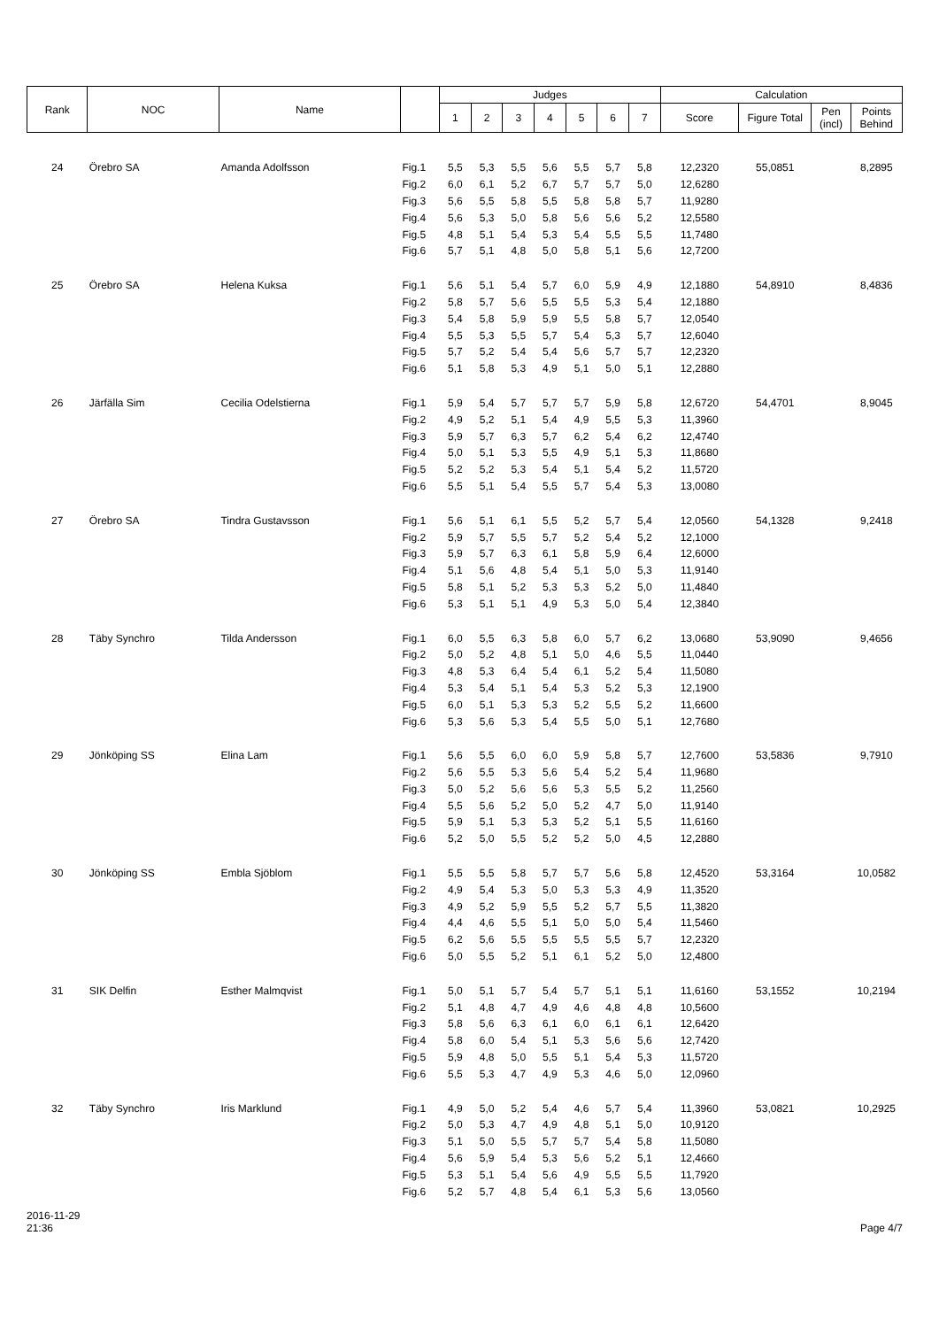| Rank | NOC | Name | | Judges | | | | | | | Calculation | | | |
| --- | --- | --- | --- | --- | --- | --- | --- | --- | --- | --- | --- | --- | --- | --- |
| | | | | 1 | 2 | 3 | 4 | 5 | 6 | 7 | Score | Figure Total | Pen (incl) | Points Behind |
| 24 | Örebro SA | Amanda Adolfsson | Fig.1 | 5,5 | 5,3 | 5,5 | 5,6 | 5,5 | 5,7 | 5,8 | 12,2320 | 55,0851 | | 8,2895 |
| | | | Fig.2 | 6,0 | 6,1 | 5,2 | 6,7 | 5,7 | 5,7 | 5,0 | 12,6280 | | | |
| | | | Fig.3 | 5,6 | 5,5 | 5,8 | 5,5 | 5,8 | 5,8 | 5,7 | 11,9280 | | | |
| | | | Fig.4 | 5,6 | 5,3 | 5,0 | 5,8 | 5,6 | 5,6 | 5,2 | 12,5580 | | | |
| | | | Fig.5 | 4,8 | 5,1 | 5,4 | 5,3 | 5,4 | 5,5 | 5,5 | 11,7480 | | | |
| | | | Fig.6 | 5,7 | 5,1 | 4,8 | 5,0 | 5,8 | 5,1 | 5,6 | 12,7200 | | | |
| 25 | Örebro SA | Helena Kuksa | Fig.1 | 5,6 | 5,1 | 5,4 | 5,7 | 6,0 | 5,9 | 4,9 | 12,1880 | 54,8910 | | 8,4836 |
| | | | Fig.2 | 5,8 | 5,7 | 5,6 | 5,5 | 5,5 | 5,3 | 5,4 | 12,1880 | | | |
| | | | Fig.3 | 5,4 | 5,8 | 5,9 | 5,9 | 5,5 | 5,8 | 5,7 | 12,0540 | | | |
| | | | Fig.4 | 5,5 | 5,3 | 5,5 | 5,7 | 5,4 | 5,3 | 5,7 | 12,6040 | | | |
| | | | Fig.5 | 5,7 | 5,2 | 5,4 | 5,4 | 5,6 | 5,7 | 5,7 | 12,2320 | | | |
| | | | Fig.6 | 5,1 | 5,8 | 5,3 | 4,9 | 5,1 | 5,0 | 5,1 | 12,2880 | | | |
| 26 | Järfälla Sim | Cecilia Odelstierna | Fig.1 | 5,9 | 5,4 | 5,7 | 5,7 | 5,7 | 5,9 | 5,8 | 12,6720 | 54,4701 | | 8,9045 |
| | | | Fig.2 | 4,9 | 5,2 | 5,1 | 5,4 | 4,9 | 5,5 | 5,3 | 11,3960 | | | |
| | | | Fig.3 | 5,9 | 5,7 | 6,3 | 5,7 | 6,2 | 5,4 | 6,2 | 12,4740 | | | |
| | | | Fig.4 | 5,0 | 5,1 | 5,3 | 5,5 | 4,9 | 5,1 | 5,3 | 11,8680 | | | |
| | | | Fig.5 | 5,2 | 5,2 | 5,3 | 5,4 | 5,1 | 5,4 | 5,2 | 11,5720 | | | |
| | | | Fig.6 | 5,5 | 5,1 | 5,4 | 5,5 | 5,7 | 5,4 | 5,3 | 13,0080 | | | |
| 27 | Örebro SA | Tindra Gustavsson | Fig.1 | 5,6 | 5,1 | 6,1 | 5,5 | 5,2 | 5,7 | 5,4 | 12,0560 | 54,1328 | | 9,2418 |
| | | | Fig.2 | 5,9 | 5,7 | 5,5 | 5,7 | 5,2 | 5,4 | 5,2 | 12,1000 | | | |
| | | | Fig.3 | 5,9 | 5,7 | 6,3 | 6,1 | 5,8 | 5,9 | 6,4 | 12,6000 | | | |
| | | | Fig.4 | 5,1 | 5,6 | 4,8 | 5,4 | 5,1 | 5,0 | 5,3 | 11,9140 | | | |
| | | | Fig.5 | 5,8 | 5,1 | 5,2 | 5,3 | 5,3 | 5,2 | 5,0 | 11,4840 | | | |
| | | | Fig.6 | 5,3 | 5,1 | 5,1 | 4,9 | 5,3 | 5,0 | 5,4 | 12,3840 | | | |
| 28 | Täby Synchro | Tilda Andersson | Fig.1 | 6,0 | 5,5 | 6,3 | 5,8 | 6,0 | 5,7 | 6,2 | 13,0680 | 53,9090 | | 9,4656 |
| | | | Fig.2 | 5,0 | 5,2 | 4,8 | 5,1 | 5,0 | 4,6 | 5,5 | 11,0440 | | | |
| | | | Fig.3 | 4,8 | 5,3 | 6,4 | 5,4 | 6,1 | 5,2 | 5,4 | 11,5080 | | | |
| | | | Fig.4 | 5,3 | 5,4 | 5,1 | 5,4 | 5,3 | 5,2 | 5,3 | 12,1900 | | | |
| | | | Fig.5 | 6,0 | 5,1 | 5,3 | 5,3 | 5,2 | 5,5 | 5,2 | 11,6600 | | | |
| | | | Fig.6 | 5,3 | 5,6 | 5,3 | 5,4 | 5,5 | 5,0 | 5,1 | 12,7680 | | | |
| 29 | Jönköping SS | Elina Lam | Fig.1 | 5,6 | 5,5 | 6,0 | 6,0 | 5,9 | 5,8 | 5,7 | 12,7600 | 53,5836 | | 9,7910 |
| | | | Fig.2 | 5,6 | 5,5 | 5,3 | 5,6 | 5,4 | 5,2 | 5,4 | 11,9680 | | | |
| | | | Fig.3 | 5,0 | 5,2 | 5,6 | 5,6 | 5,3 | 5,5 | 5,2 | 11,2560 | | | |
| | | | Fig.4 | 5,5 | 5,6 | 5,2 | 5,0 | 5,2 | 4,7 | 5,0 | 11,9140 | | | |
| | | | Fig.5 | 5,9 | 5,1 | 5,3 | 5,3 | 5,2 | 5,1 | 5,5 | 11,6160 | | | |
| | | | Fig.6 | 5,2 | 5,0 | 5,5 | 5,2 | 5,2 | 5,0 | 4,5 | 12,2880 | | | |
| 30 | Jönköping SS | Embla Sjöblom | Fig.1 | 5,5 | 5,5 | 5,8 | 5,7 | 5,7 | 5,6 | 5,8 | 12,4520 | 53,3164 | | 10,0582 |
| | | | Fig.2 | 4,9 | 5,4 | 5,3 | 5,0 | 5,3 | 5,3 | 4,9 | 11,3520 | | | |
| | | | Fig.3 | 4,9 | 5,2 | 5,9 | 5,5 | 5,2 | 5,7 | 5,5 | 11,3820 | | | |
| | | | Fig.4 | 4,4 | 4,6 | 5,5 | 5,1 | 5,0 | 5,0 | 5,4 | 11,5460 | | | |
| | | | Fig.5 | 6,2 | 5,6 | 5,5 | 5,5 | 5,5 | 5,5 | 5,7 | 12,2320 | | | |
| | | | Fig.6 | 5,0 | 5,5 | 5,2 | 5,1 | 6,1 | 5,2 | 5,0 | 12,4800 | | | |
| 31 | SIK Delfin | Esther Malmqvist | Fig.1 | 5,0 | 5,1 | 5,7 | 5,4 | 5,7 | 5,1 | 5,1 | 11,6160 | 53,1552 | | 10,2194 |
| | | | Fig.2 | 5,1 | 4,8 | 4,7 | 4,9 | 4,6 | 4,8 | 4,8 | 10,5600 | | | |
| | | | Fig.3 | 5,8 | 5,6 | 6,3 | 6,1 | 6,0 | 6,1 | 6,1 | 12,6420 | | | |
| | | | Fig.4 | 5,8 | 6,0 | 5,4 | 5,1 | 5,3 | 5,6 | 5,6 | 12,7420 | | | |
| | | | Fig.5 | 5,9 | 4,8 | 5,0 | 5,5 | 5,1 | 5,4 | 5,3 | 11,5720 | | | |
| | | | Fig.6 | 5,5 | 5,3 | 4,7 | 4,9 | 5,3 | 4,6 | 5,0 | 12,0960 | | | |
| 32 | Täby Synchro | Iris Marklund | Fig.1 | 4,9 | 5,0 | 5,2 | 5,4 | 4,6 | 5,7 | 5,4 | 11,3960 | 53,0821 | | 10,2925 |
| | | | Fig.2 | 5,0 | 5,3 | 4,7 | 4,9 | 4,8 | 5,1 | 5,0 | 10,9120 | | | |
| | | | Fig.3 | 5,1 | 5,0 | 5,5 | 5,7 | 5,7 | 5,4 | 5,8 | 11,5080 | | | |
| | | | Fig.4 | 5,6 | 5,9 | 5,4 | 5,3 | 5,6 | 5,2 | 5,1 | 12,4660 | | | |
| | | | Fig.5 | 5,3 | 5,1 | 5,4 | 5,6 | 4,9 | 5,5 | 5,5 | 11,7920 | | | |
| | | | Fig.6 | 5,2 | 5,7 | 4,8 | 5,4 | 6,1 | 5,3 | 5,6 | 13,0560 | | | |
2016-11-29
21:36
Page 4/7